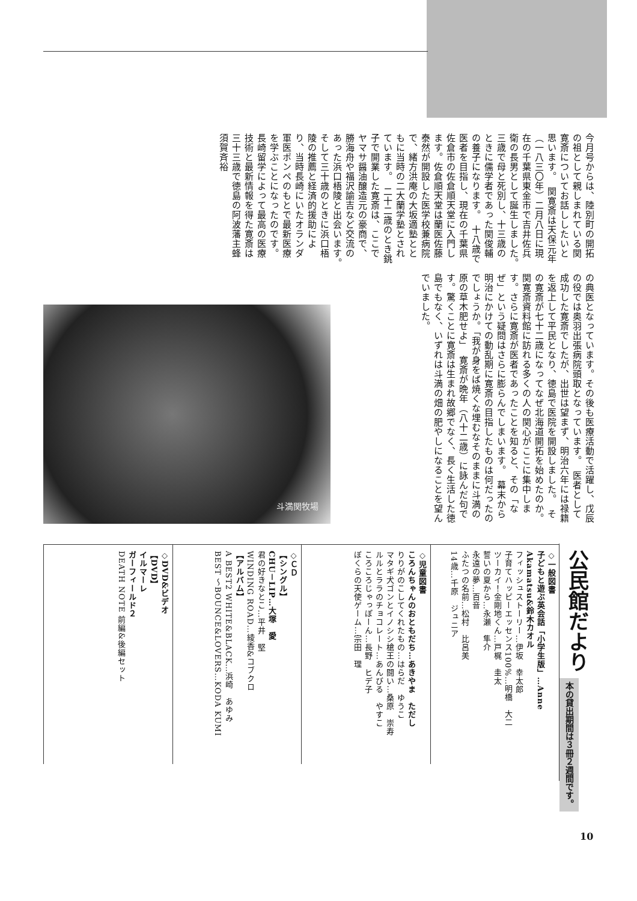今月号からは、陸別町の開拓の祖として親しまれている関寛斎についてお話ししたいと思います。　関寛斎は天保元年（一八三〇年）二月八日に現在の千葉県東金市で吉井佐兵衛の長男として誕生しました。　三歳で母と死別し、十三歳のときに儒学者であった関俊輔の養子になります。　十八歳で医者を目指し、現在の千葉県佐倉市の佐倉順天堂に入門します。佐倉順天堂は蘭医佐藤泰然が開設した医学校兼病院で、緒方洪庵の大坂適塾とともに当時の二大蘭学塾とされています。　二十二歳のとき銚子で開業した寛斎は、ここでヤマサ醤油醸造元の豪商で、勝海舟や福沢諭吉など交流のあった浜口梧陵と出会います。　そして三十歳のときに浜口梧陵の推薦と経済的援助により、当時長崎にいたオランダ軍医ポンペのもとで最新医療を学ぶことになったのです。　長崎留学によって最高の医療技術と最新情報を得た寛斎は三十三歳で徳島の阿波藩主蜂須賀斉裕
の典医となっています。その後も医療活動で活躍し、戊辰の役では奥羽出張病院頭取となっています。　医者として成功した寛斎でしたが、出世は望まず、明治六年には禄籍を返上して平民となり、徳島で医院を開設しました。　その寛斎が七十二歳になってなぜ北海道開拓を始めたのか。関寛斎資料館に訪れる多くの人の関心がここに集中します。さらに寛斎が医者であったことを知ると、その「なぜ」という疑問はさらに膨らんでしまいます。　幕末から明治にかけての動乱期に寛斎の目指したものは何だったのでしょうか。「我が身をば焼くな埋むなそのままに斗満の原の草木肥せよ」　寛斎が晩年（八十二歳）に詠んだ句です。驚くことに寛斎は生まれ故郷でなく、長く生活した徳島でもなく、いずれは斗満の畑の肥やしになることを望んでいました。
斗満関牧場
公民館だより
本の貸出期間は３冊２週間です。
◇一般図書
子どもと遊ぶ英会話「小学生版」…Anne Akamatsu&鈴木カオル
フィッシュストーリー…伊坂　幸太郎
子育てハッピーエッセンス100%…明橋　大二
ツーカイ！金剛地くん…戸梶　圭太
誓いの夏から…永瀬　隼介
永遠の夢…百音
ふたつの名前…松村　比呂美
14歳…千原　ジュニア
◇児童図書
ころんちゃんのおともだち…あきやま　ただし
りりがのこしてくれたもの…はらだ　ゆうこ
マタギ犬ゴンとイノシシ槍王の闘い…桑原　崇寿
ルルとララのチョコレート…あんびる　やすこ
ころころじゃっぽーん…長野　ヒデ子
ぼくらの天使ゲーム…宗田　理
◇ＣＤ
【シングル】
CHU－LIP…大塚　愛
君の好きなとこ…平井　堅
WINDING ROAD…綾香&コブクロ
【アルバム】
A BEST2 WHITE&BLACK…浜崎　あゆみ
BEST ～BOUNCE&LOVERS…KODA KUMI
◇DVD&ビデオ
【DVD】
イルマーレ
ガーフィールド２
DEATH NOTE 前編&後編セット
10